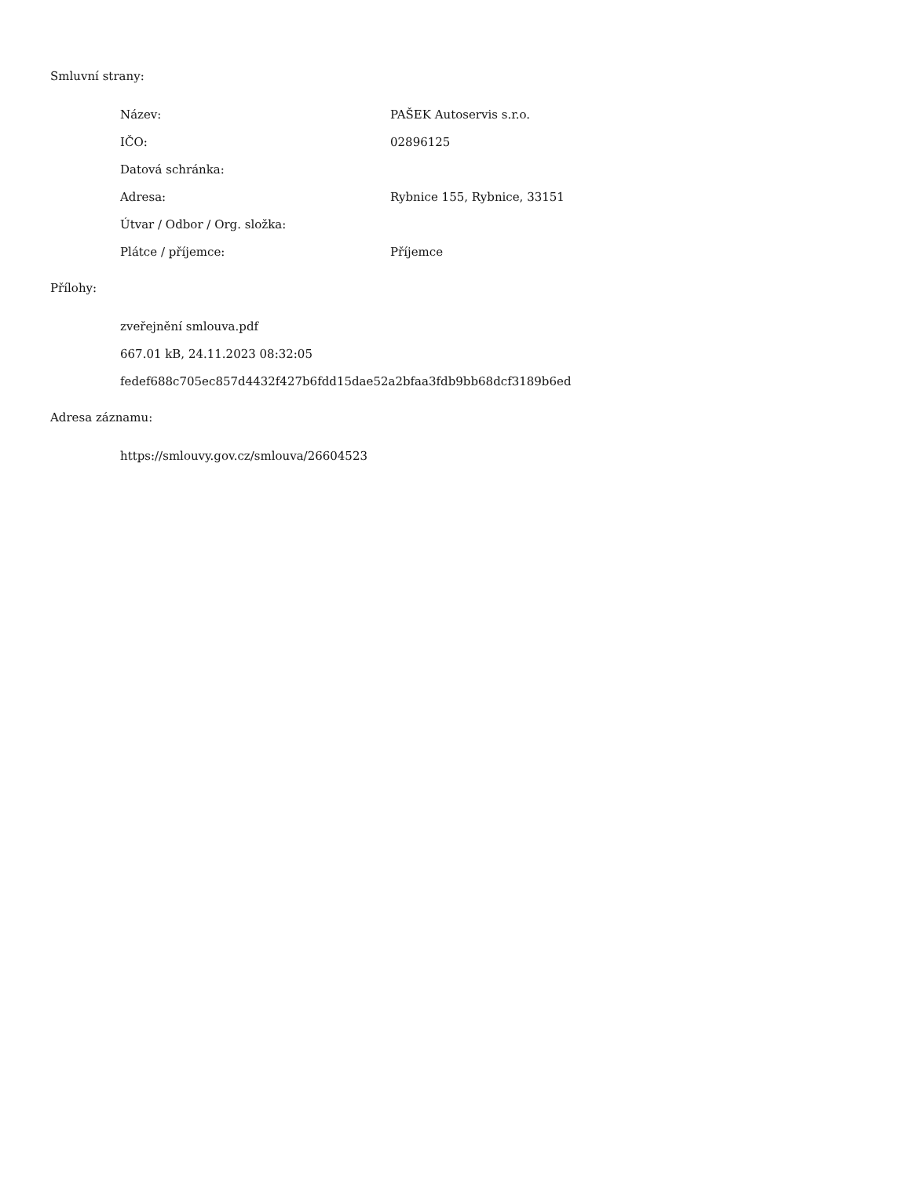Smluvní strany:
| Název: | PAŠEK Autoservis s.r.o. |
| IČO: | 02896125 |
| Datová schránka: | |
| Adresa: | Rybnice 155, Rybnice, 33151 |
| Útvar / Odbor / Org. složka: | |
| Plátce / příjemce: | Příjemce |
Přílohy:
| zveřejnění smlouva.pdf |
| 667.01 kB, 24.11.2023 08:32:05 |
| fedef688c705ec857d4432f427b6fdd15dae52a2bfaa3fdb9bb68dcf3189b6ed |
Adresa záznamu:
| https://smlouvy.gov.cz/smlouva/26604523 |